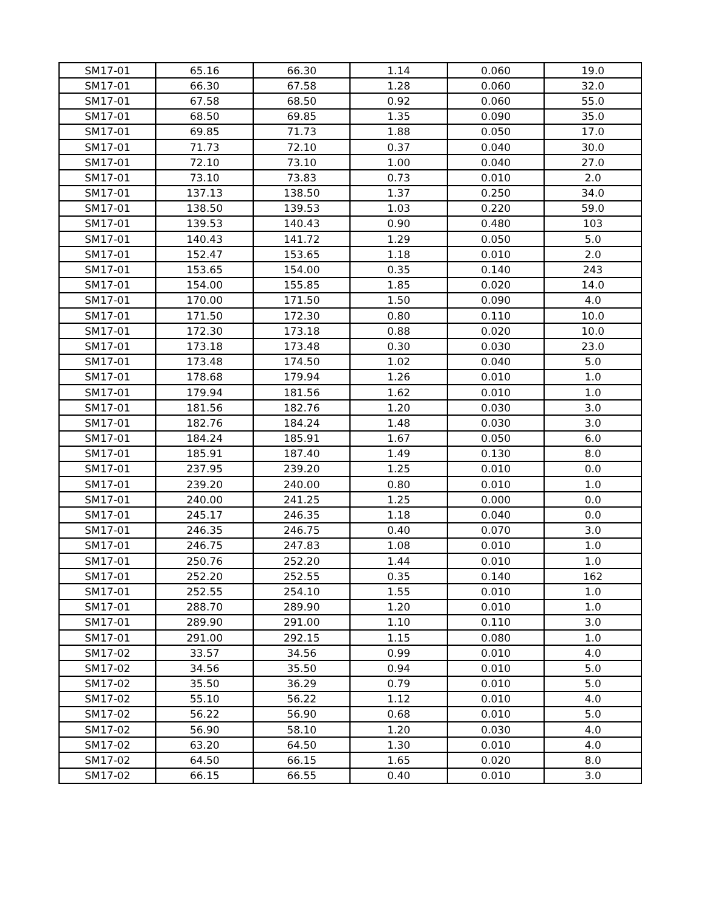| SM17-01 | 65.16 | 66.30 | 1.14 | 0.060 | 19.0 |
| SM17-01 | 66.30 | 67.58 | 1.28 | 0.060 | 32.0 |
| SM17-01 | 67.58 | 68.50 | 0.92 | 0.060 | 55.0 |
| SM17-01 | 68.50 | 69.85 | 1.35 | 0.090 | 35.0 |
| SM17-01 | 69.85 | 71.73 | 1.88 | 0.050 | 17.0 |
| SM17-01 | 71.73 | 72.10 | 0.37 | 0.040 | 30.0 |
| SM17-01 | 72.10 | 73.10 | 1.00 | 0.040 | 27.0 |
| SM17-01 | 73.10 | 73.83 | 0.73 | 0.010 | 2.0 |
| SM17-01 | 137.13 | 138.50 | 1.37 | 0.250 | 34.0 |
| SM17-01 | 138.50 | 139.53 | 1.03 | 0.220 | 59.0 |
| SM17-01 | 139.53 | 140.43 | 0.90 | 0.480 | 103 |
| SM17-01 | 140.43 | 141.72 | 1.29 | 0.050 | 5.0 |
| SM17-01 | 152.47 | 153.65 | 1.18 | 0.010 | 2.0 |
| SM17-01 | 153.65 | 154.00 | 0.35 | 0.140 | 243 |
| SM17-01 | 154.00 | 155.85 | 1.85 | 0.020 | 14.0 |
| SM17-01 | 170.00 | 171.50 | 1.50 | 0.090 | 4.0 |
| SM17-01 | 171.50 | 172.30 | 0.80 | 0.110 | 10.0 |
| SM17-01 | 172.30 | 173.18 | 0.88 | 0.020 | 10.0 |
| SM17-01 | 173.18 | 173.48 | 0.30 | 0.030 | 23.0 |
| SM17-01 | 173.48 | 174.50 | 1.02 | 0.040 | 5.0 |
| SM17-01 | 178.68 | 179.94 | 1.26 | 0.010 | 1.0 |
| SM17-01 | 179.94 | 181.56 | 1.62 | 0.010 | 1.0 |
| SM17-01 | 181.56 | 182.76 | 1.20 | 0.030 | 3.0 |
| SM17-01 | 182.76 | 184.24 | 1.48 | 0.030 | 3.0 |
| SM17-01 | 184.24 | 185.91 | 1.67 | 0.050 | 6.0 |
| SM17-01 | 185.91 | 187.40 | 1.49 | 0.130 | 8.0 |
| SM17-01 | 237.95 | 239.20 | 1.25 | 0.010 | 0.0 |
| SM17-01 | 239.20 | 240.00 | 0.80 | 0.010 | 1.0 |
| SM17-01 | 240.00 | 241.25 | 1.25 | 0.000 | 0.0 |
| SM17-01 | 245.17 | 246.35 | 1.18 | 0.040 | 0.0 |
| SM17-01 | 246.35 | 246.75 | 0.40 | 0.070 | 3.0 |
| SM17-01 | 246.75 | 247.83 | 1.08 | 0.010 | 1.0 |
| SM17-01 | 250.76 | 252.20 | 1.44 | 0.010 | 1.0 |
| SM17-01 | 252.20 | 252.55 | 0.35 | 0.140 | 162 |
| SM17-01 | 252.55 | 254.10 | 1.55 | 0.010 | 1.0 |
| SM17-01 | 288.70 | 289.90 | 1.20 | 0.010 | 1.0 |
| SM17-01 | 289.90 | 291.00 | 1.10 | 0.110 | 3.0 |
| SM17-01 | 291.00 | 292.15 | 1.15 | 0.080 | 1.0 |
| SM17-02 | 33.57 | 34.56 | 0.99 | 0.010 | 4.0 |
| SM17-02 | 34.56 | 35.50 | 0.94 | 0.010 | 5.0 |
| SM17-02 | 35.50 | 36.29 | 0.79 | 0.010 | 5.0 |
| SM17-02 | 55.10 | 56.22 | 1.12 | 0.010 | 4.0 |
| SM17-02 | 56.22 | 56.90 | 0.68 | 0.010 | 5.0 |
| SM17-02 | 56.90 | 58.10 | 1.20 | 0.030 | 4.0 |
| SM17-02 | 63.20 | 64.50 | 1.30 | 0.010 | 4.0 |
| SM17-02 | 64.50 | 66.15 | 1.65 | 0.020 | 8.0 |
| SM17-02 | 66.15 | 66.55 | 0.40 | 0.010 | 3.0 |